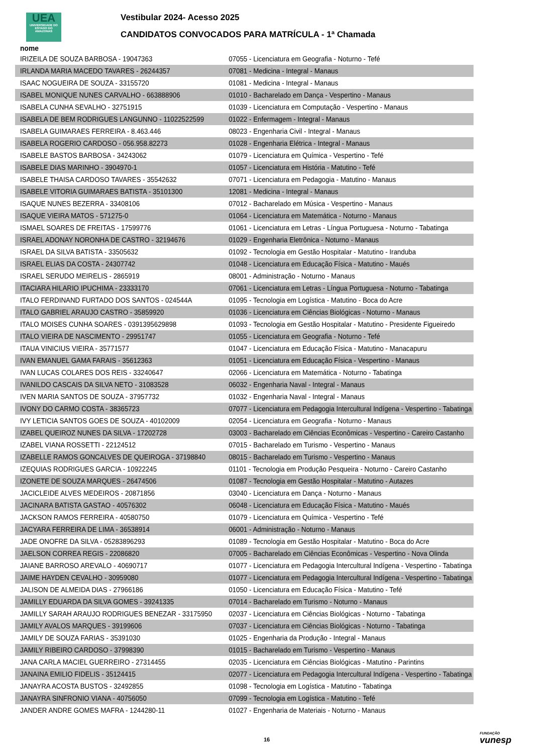UEA
UNIVERSIDADE DO ESTADO DO AMAZONAS
Vestibular 2024- Acesso 2025
CANDIDATOS CONVOCADOS PARA MATRÍCULA - 1ª Chamada
| nome | |
| --- | --- |
| IRIZEILA DE SOUZA BARBOSA - 19047363 | 07055 - Licenciatura em Geografia - Noturno - Tefé |
| IRLANDA MARIA MACEDO TAVARES - 26244357 | 07081 - Medicina - Integral - Manaus |
| ISAAC NOGUEIRA DE SOUZA - 33155720 | 01081 - Medicina - Integral - Manaus |
| ISABEL MONIQUE NUNES CARVALHO - 663888906 | 01010 - Bacharelado em Dança - Vespertino - Manaus |
| ISABELA CUNHA SEVALHO - 32751915 | 01039 - Licenciatura em Computação - Vespertino - Manaus |
| ISABELA DE BEM RODRIGUES LANGUNNO - 11022522599 | 01022 - Enfermagem - Integral - Manaus |
| ISABELA GUIMARAES FERREIRA - 8.463.446 | 08023 - Engenharia Civil - Integral - Manaus |
| ISABELA ROGERIO CARDOSO - 056.958.82273 | 01028 - Engenharia Elétrica - Integral - Manaus |
| ISABELE BASTOS BARBOSA - 34243062 | 01079 - Licenciatura em Química - Vespertino - Tefé |
| ISABELE DIAS MARINHO - 3904970-1 | 01057 - Licenciatura em História - Matutino - Tefé |
| ISABELE THAISA CARDOSO TAVARES - 35542632 | 07071 - Licenciatura em Pedagogia - Matutino - Manaus |
| ISABELE VITORIA GUIMARAES BATISTA - 35101300 | 12081 - Medicina - Integral - Manaus |
| ISAQUE NUNES BEZERRA - 33408106 | 07012 - Bacharelado em Música - Vespertino - Manaus |
| ISAQUE VIEIRA MATOS - 571275-0 | 01064 - Licenciatura em Matemática - Noturno - Manaus |
| ISMAEL SOARES DE FREITAS - 17599776 | 01061 - Licenciatura em Letras - Língua Portuguesa - Noturno - Tabatinga |
| ISRAEL ADONAY NORONHA DE CASTRO - 32194676 | 01029 - Engenharia Eletrônica - Noturno - Manaus |
| ISRAEL DA SILVA BATISTA - 33505632 | 01092 - Tecnologia em Gestão Hospitalar - Matutino - Iranduba |
| ISRAEL ELIAS DA COSTA - 24307742 | 01048 - Licenciatura em Educação Física - Matutino - Maués |
| ISRAEL SERUDO MEIRELIS - 2865919 | 08001 - Administração - Noturno - Manaus |
| ITACIARA HILARIO IPUCHIMA - 23333170 | 07061 - Licenciatura em Letras - Língua Portuguesa - Noturno - Tabatinga |
| ITALO FERDINAND FURTADO DOS SANTOS - 024544A | 01095 - Tecnologia em Logística - Matutino - Boca do Acre |
| ITALO GABRIEL ARAUJO CASTRO - 35859920 | 01036 - Licenciatura em Ciências Biológicas - Noturno - Manaus |
| ITALO MOISES CUNHA SOARES - 0391395629898 | 01093 - Tecnologia em Gestão Hospitalar - Matutino - Presidente Figueiredo |
| ITALO VIEIRA DE NASCIMENTO - 29951747 | 01055 - Licenciatura em Geografia - Noturno - Tefé |
| ITAUA VINICIUS VIEIRA - 35771577 | 01047 - Licenciatura em Educação Física - Matutino - Manacapuru |
| IVAN EMANUEL GAMA FARAIS - 35612363 | 01051 - Licenciatura em Educação Física - Vespertino - Manaus |
| IVAN LUCAS COLARES DOS REIS - 33240647 | 02066 - Licenciatura em Matemática - Noturno - Tabatinga |
| IVANILDO CASCAIS DA SILVA NETO - 31083528 | 06032 - Engenharia Naval - Integral - Manaus |
| IVEN MARIA SANTOS DE SOUZA - 37957732 | 01032 - Engenharia Naval - Integral - Manaus |
| IVONY DO CARMO COSTA - 38365723 | 07077 - Licenciatura em Pedagogia Intercultural Indígena - Vespertino - Tabatinga |
| IVY LETICIA SANTOS GOES DE SOUZA - 40102009 | 02054 - Licenciatura em Geografia - Noturno - Manaus |
| IZABEL QUEIROZ NUNES DA SILVA - 17202728 | 03003 - Bacharelado em Ciências Econômicas - Vespertino - Careiro Castanho |
| IZABEL VIANA ROSSETTI - 22124512 | 07015 - Bacharelado em Turismo - Vespertino - Manaus |
| IZABELLE RAMOS GONCALVES DE QUEIROGA - 37198840 | 08015 - Bacharelado em Turismo - Vespertino - Manaus |
| IZEQUIAS RODRIGUES GARCIA - 10922245 | 01101 - Tecnologia em Produção Pesqueira - Noturno - Careiro Castanho |
| IZONETE DE SOUZA MARQUES - 26474506 | 01087 - Tecnologia em Gestão Hospitalar - Matutino - Autazes |
| JACICLEIDE ALVES MEDEIROS - 20871856 | 03040 - Licenciatura em Dança - Noturno - Manaus |
| JACINARA BATISTA GASTAO - 40576302 | 06048 - Licenciatura em Educação Física - Matutino - Maués |
| JACKSON RAMOS FERREIRA - 40580750 | 01079 - Licenciatura em Química - Vespertino - Tefé |
| JACYARA FERREIRA DE LIMA - 36538914 | 06001 - Administração - Noturno - Manaus |
| JADE ONOFRE DA SILVA - 05283896293 | 01089 - Tecnologia em Gestão Hospitalar - Matutino - Boca do Acre |
| JAELSON CORREA REGIS - 22086820 | 07005 - Bacharelado em Ciências Econômicas - Vespertino - Nova Olinda |
| JAIANE BARROSO AREVALO - 40690717 | 01077 - Licenciatura em Pedagogia Intercultural Indígena - Vespertino - Tabatinga |
| JAIME HAYDEN CEVALHO - 30959080 | 01077 - Licenciatura em Pedagogia Intercultural Indígena - Vespertino - Tabatinga |
| JALISON DE ALMEIDA DIAS - 27966186 | 01050 - Licenciatura em Educação Física - Matutino - Tefé |
| JAMILLY EDUARDA DA SILVA GOMES - 39241335 | 07014 - Bacharelado em Turismo - Noturno - Manaus |
| JAMILLY SARAH ARAUJO RODRIGUES BENEZAR - 33175950 | 02037 - Licenciatura em Ciências Biológicas - Noturno - Tabatinga |
| JAMILY AVALOS MARQUES - 39199606 | 07037 - Licenciatura em Ciências Biológicas - Noturno - Tabatinga |
| JAMILY DE SOUZA FARIAS - 35391030 | 01025 - Engenharia da Produção - Integral - Manaus |
| JAMILY RIBEIRO CARDOSO - 37998390 | 01015 - Bacharelado em Turismo - Vespertino - Manaus |
| JANA CARLA MACIEL GUERREIRO - 27314455 | 02035 - Licenciatura em Ciências Biológicas - Matutino - Parintins |
| JANAINA EMILIO FIDELIS - 35124415 | 02077 - Licenciatura em Pedagogia Intercultural Indígena - Vespertino - Tabatinga |
| JANAYRA ACOSTA BUSTOS - 32492855 | 01098 - Tecnologia em Logística - Matutino - Tabatinga |
| JANAYRA SINFRONIO VIANA - 40756050 | 07099 - Tecnologia em Logística - Matutino - Tefé |
| JANDER ANDRE GOMES MAFRA - 1244280-11 | 01027 - Engenharia de Materiais - Noturno - Manaus |
16 FUNDAÇÃO
vunesp